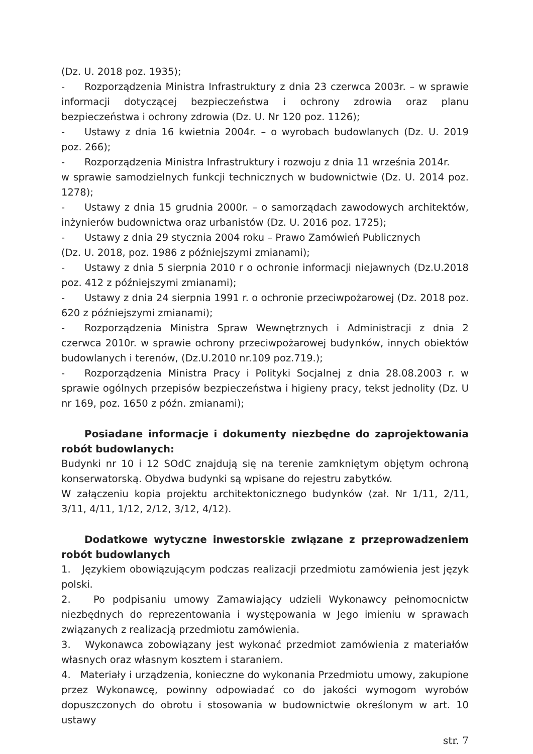(Dz. U. 2018 poz. 1935);
- Rozporządzenia Ministra Infrastruktury z dnia 23 czerwca 2003r. – w sprawie informacji dotyczącej bezpieczeństwa i ochrony zdrowia oraz planu bezpieczeństwa i ochrony zdrowia (Dz. U. Nr 120 poz. 1126);
- Ustawy z dnia 16 kwietnia 2004r. – o wyrobach budowlanych (Dz. U. 2019 poz. 266);
- Rozporządzenia Ministra Infrastruktury i rozwoju z dnia 11 września 2014r.
w sprawie samodzielnych funkcji technicznych w budownictwie (Dz. U. 2014 poz. 1278);
- Ustawy z dnia 15 grudnia 2000r. – o samorządach zawodowych architektów, inżynierów budownictwa oraz urbanistów (Dz. U. 2016 poz. 1725);
- Ustawy z dnia 29 stycznia 2004 roku – Prawo Zamówień Publicznych
(Dz. U. 2018, poz. 1986 z późniejszymi zmianami);
- Ustawy z dnia 5 sierpnia 2010 r o ochronie informacji niejawnych (Dz.U.2018 poz. 412 z późniejszymi zmianami);
- Ustawy z dnia 24 sierpnia 1991 r. o ochronie przeciwpożarowej (Dz. 2018 poz. 620 z późniejszymi zmianami);
- Rozporządzenia Ministra Spraw Wewnętrznych i Administracji z dnia 2 czerwca 2010r. w sprawie ochrony przeciwpożarowej budynków, innych obiektów budowlanych i terenów, (Dz.U.2010 nr.109 poz.719.);
- Rozporządzenia Ministra Pracy i Polityki Socjalnej z dnia 28.08.2003 r. w sprawie ogólnych przepisów bezpieczeństwa i higieny pracy, tekst jednolity (Dz. U nr 169, poz. 1650 z późn. zmianami);
Posiadane informacje i dokumenty niezbędne do zaprojektowania robót budowlanych:
Budynki nr 10 i 12 SOdC znajdują się na terenie zamkniętym objętym ochroną konserwatorską. Obydwa budynki są wpisane do rejestru zabytków.
W załączeniu kopia projektu architektonicznego budynków (zał. Nr 1/11, 2/11, 3/11, 4/11, 1/12, 2/12, 3/12, 4/12).
Dodatkowe wytyczne inwestorskie związane z przeprowadzeniem robót budowlanych
1. Językiem obowiązującym podczas realizacji przedmiotu zamówienia jest język polski.
2. Po podpisaniu umowy Zamawiający udzieli Wykonawcy pełnomocnictw niezbędnych do reprezentowania i występowania w Jego imieniu w sprawach związanych z realizacją przedmiotu zamówienia.
3. Wykonawca zobowiązany jest wykonać przedmiot zamówienia z materiałów własnych oraz własnym kosztem i staraniem.
4. Materiały i urządzenia, konieczne do wykonania Przedmiotu umowy, zakupione przez Wykonawcę, powinny odpowiadać co do jakości wymogom wyrobów dopuszczonych do obrotu i stosowania w budownictwie określonym w art. 10 ustawy
str. 7